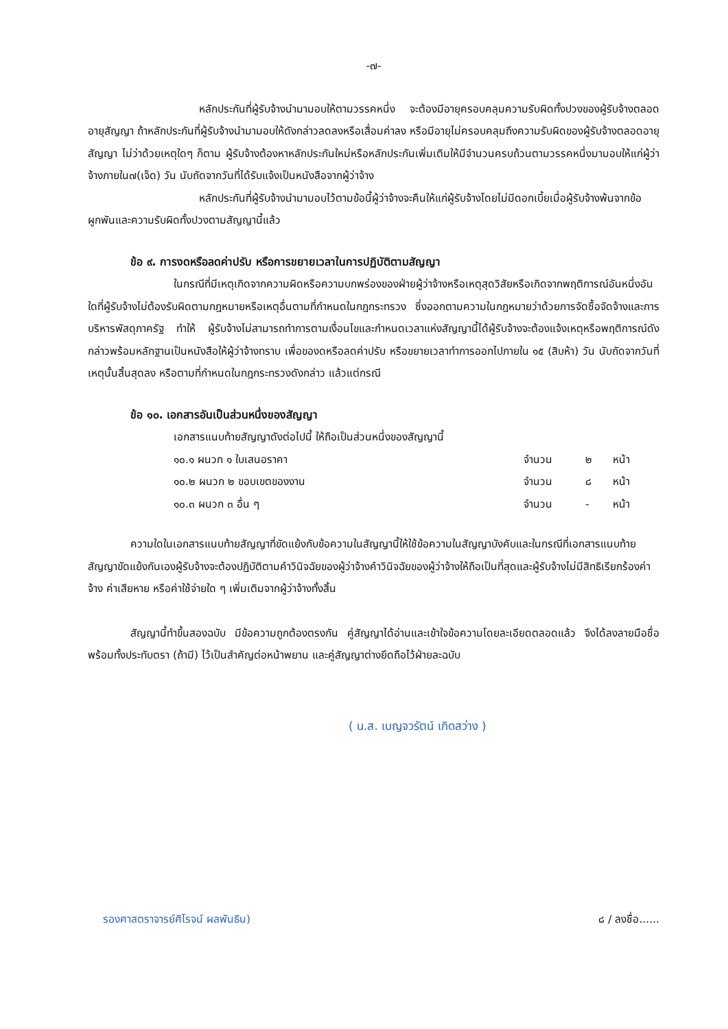-๗-
หลักประกันที่ผู้รับจ้างนำมามอบให้ตามวรรคหนึ่ง จะต้องมีอายุครอบคลุมความรับผิดทั้งปวงของผู้รับจ้างตลอดอายุสัญญา ถ้าหลักประกันที่ผู้รับจ้างนำมามอบให้ดังกล่าวลดลงหรือเสื่อมค่าลง หรือมีอายุไม่ครอบคลุมถึงความรับผิดของผู้รับจ้างตลอดอายุสัญญา ไม่ว่าด้วยเหตุใดๆ ก็ตาม ผู้รับจ้างต้องหาหลักประกันใหม่หรือหลักประกันเพิ่มเติมให้มีจำนวนครบถ้วนตามวรรคหนึ่งมามอบให้แก่ผู้ว่าจ้างภายใน๗(เจ็ด) วัน นับถัดจากวันที่ได้รับแจ้งเป็นหนังสือจากผู้ว่าจ้าง
หลักประกันที่ผู้รับจ้างนำมามอบไว้ตามข้อนี้ผู้ว่าจ้างจะคืนให้แก่ผู้รับจ้างโดยไม่มีดอกเบี้ยเมื่อผู้รับจ้างพ้นจากข้อผูกพันและความรับผิดทั้งปวงตามสัญญานี้แล้ว
ข้อ ๙. การงดหรือลดค่าปรับ หรือการขยายเวลาในการปฏิบัติตามสัญญา
ในกรณีที่มีเหตุเกิดจากความผิดหรือความบกพร่องของฝ่ายผู้ว่าจ้างหรือเหตุสุดวิสัยหรือเกิดจากพฤติการณ์อันหนึ่งอันใดที่ผู้รับจ้างไม่ต้องรับผิดตามกฎหมายหรือเหตุอื่นตามที่กำหนดในกฎกระทรวง ซึ่งออกตามความในกฎหมายว่าด้วยการจัดซื้อจัดจ้างและการบริหารพัสดุภาครัฐ ทำให้ ผู้รับจ้างไม่สามารถทำการตามเงื่อนไขและกำหนดเวลาแห่งสัญญานี้ได้ผู้รับจ้างจะต้องแจ้งเหตุหรือพฤติการณ์ดังกล่าวพร้อมหลักฐานเป็นหนังสือให้ผู้ว่าจ้างทราบ เพื่อของดหรือลดค่าปรับ หรือขยายเวลาทำการออกไปภายใน ๑๕ (สิบห้า) วัน นับถัดจากวันที่เหตุนั้นสิ้นสุดลง หรือตามที่กำหนดในกฎกระทรวงดังกล่าว แล้วแต่กรณี
ข้อ ๑๐. เอกสารอันเป็นส่วนหนึ่งของสัญญา
เอกสารแนบท้ายสัญญาดังต่อไปนี้ ให้ถือเป็นส่วนหนึ่งของสัญญานี้
๑๐.๑ ผนวก ๑ ใบเสนอราคา จำนวน ๒ หน้า
๑๐.๒ ผนวก ๒ ขอบเขตของงาน จำนวน ๘ หน้า
๑๐.๓ ผนวก ๓ อื่น ๆ จำนวน - หน้า
ความใดในเอกสารแนบท้ายสัญญาที่ขัดแย้งกับข้อความในสัญญานี้ให้ใช้ข้อความในสัญญาบังคับและในกรณีที่เอกสารแนบท้ายสัญญาขัดแย้งกันเองผู้รับจ้างจะต้องปฏิบัติตามคำวินิจฉัยของผู้ว่าจ้างคำวินิจฉัยของผู้ว่าจ้างให้ถือเป็นที่สุดและผู้รับจ้างไม่มีสิทธิเรียกร้องค่าจ้าง ค่าเสียหาย หรือค่าใช้จ่ายใด ๆ เพิ่มเติมจากผู้ว่าจ้างทั้งสิ้น
สัญญานี้ทำขึ้นสองฉบับ มีข้อความถูกต้องตรงกัน คู่สัญญาได้อ่านและเข้าใจข้อความโดยละเอียดตลอดแล้ว จึงได้ลงลายมือชื่อ พร้อมทั้งประทับตรา (ถ้ามี) ไว้เป็นสำคัญต่อหน้าพยาน และคู่สัญญาต่างยึดถือไว้ฝ่ายละฉบับ
( น.ส. เบญจวรัตน์ เกิดสว่าง )
รองศาสตราจารย์ศิโรจน์ ผลพันธิน) ๘ / ลงชื่อ......